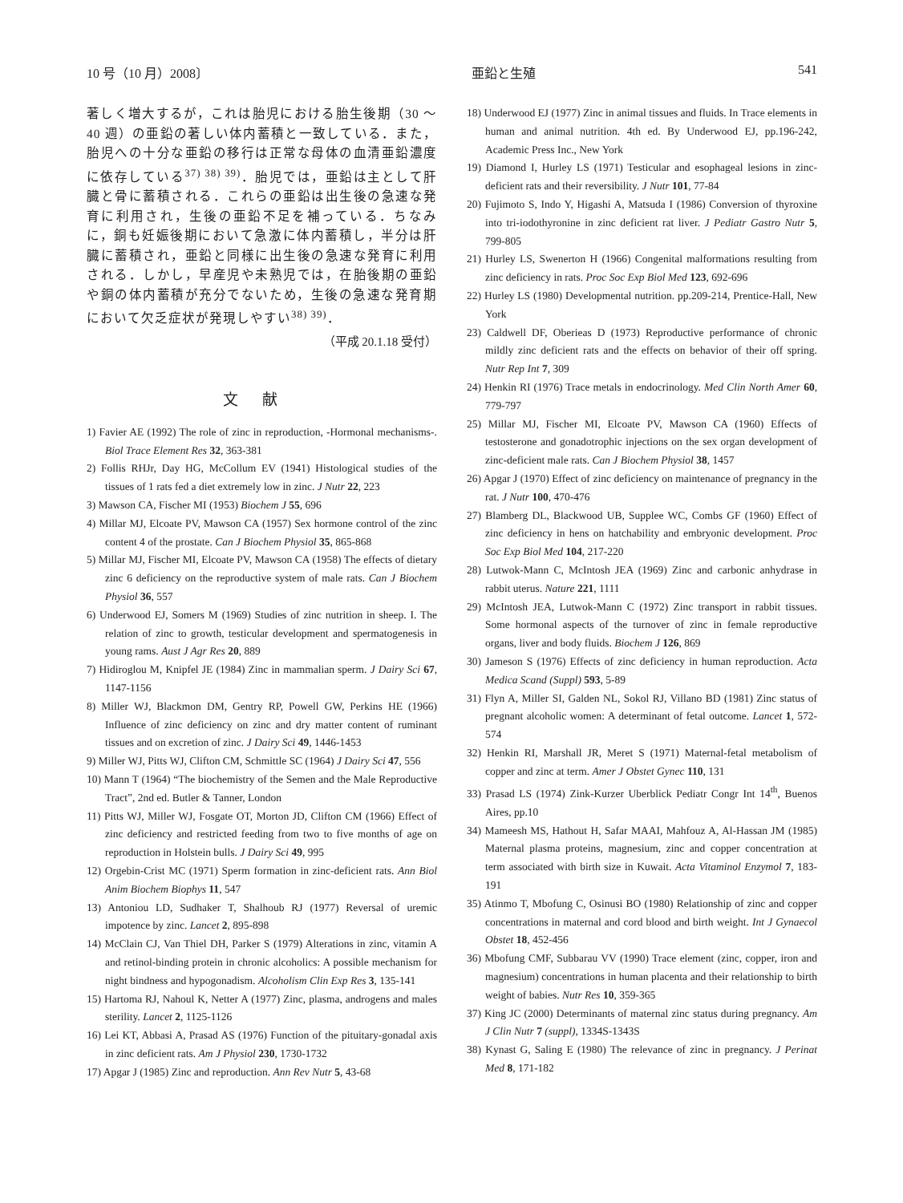10 号（10 月）2008〕 亜鉛と生殖 541
著しく増大するが，これは胎児における胎生後期（30 〜 40 週）の亜鉛の著しい体内蓄積と一致している．また，胎児への十分な亜鉛の移行は正常な母体の血清亜鉛濃度に依存している<sup>37) 38) 39)</sup>．胎児では，亜鉛は主として肝臓と骨に蓄積される．これらの亜鉛は出生後の急速な発育に利用され，生後の亜鉛不足を補っている．ちなみに，銅も妊娠後期において急激に体内蓄積し，半分は肝臓に蓄積され，亜鉛と同様に出生後の急速な発育に利用される．しかし，早産児や未熟児では，在胎後期の亜鉛や銅の体内蓄積が充分でないため，生後の急速な発育期において欠乏症状が発現しやすい<sup>38) 39)</sup>．
（平成 20.1.18 受付）
文献
1) Favier AE (1992) The role of zinc in reproduction, -Hormonal mechanisms-. Biol Trace Element Res 32, 363-381
2) Follis RHJr, Day HG, McCollum EV (1941) Histological studies of the tissues of 1 rats fed a diet extremely low in zinc. J Nutr 22, 223
3) Mawson CA, Fischer MI (1953) Biochem J 55, 696
4) Millar MJ, Elcoate PV, Mawson CA (1957) Sex hormone control of the zinc content 4 of the prostate. Can J Biochem Physiol 35, 865-868
5) Millar MJ, Fischer MI, Elcoate PV, Mawson CA (1958) The effects of dietary zinc 6 deficiency on the reproductive system of male rats. Can J Biochem Physiol 36, 557
6) Underwood EJ, Somers M (1969) Studies of zinc nutrition in sheep. I. The relation of zinc to growth, testicular development and spermatogenesis in young rams. Aust J Agr Res 20, 889
7) Hidiroglou M, Knipfel JE (1984) Zinc in mammalian sperm. J Dairy Sci 67, 1147-1156
8) Miller WJ, Blackmon DM, Gentry RP, Powell GW, Perkins HE (1966) Influence of zinc deficiency on zinc and dry matter content of ruminant tissues and on excretion of zinc. J Dairy Sci 49, 1446-1453
9) Miller WJ, Pitts WJ, Clifton CM, Schmittle SC (1964) J Dairy Sci 47, 556
10) Mann T (1964) “The biochemistry of the Semen and the Male Reproductive Tract”, 2nd ed. Butler & Tanner, London
11) Pitts WJ, Miller WJ, Fosgate OT, Morton JD, Clifton CM (1966) Effect of zinc deficiency and restricted feeding from two to five months of age on reproduction in Holstein bulls. J Dairy Sci 49, 995
12) Orgebin-Crist MC (1971) Sperm formation in zinc-deficient rats. Ann Biol Anim Biochem Biophys 11, 547
13) Antoniou LD, Sudhaker T, Shalhoub RJ (1977) Reversal of uremic impotence by zinc. Lancet 2, 895-898
14) McClain CJ, Van Thiel DH, Parker S (1979) Alterations in zinc, vitamin A and retinol-binding protein in chronic alcoholics: A possible mechanism for night bindness and hypogonadism. Alcoholism Clin Exp Res 3, 135-141
15) Hartoma RJ, Nahoul K, Netter A (1977) Zinc, plasma, androgens and males sterility. Lancet 2, 1125-1126
16) Lei KT, Abbasi A, Prasad AS (1976) Function of the pituitary-gonadal axis in zinc deficient rats. Am J Physiol 230, 1730-1732
17) Apgar J (1985) Zinc and reproduction. Ann Rev Nutr 5, 43-68
18) Underwood EJ (1977) Zinc in animal tissues and fluids. In Trace elements in human and animal nutrition. 4th ed. By Underwood EJ, pp.196-242, Academic Press Inc., New York
19) Diamond I, Hurley LS (1971) Testicular and esophageal lesions in zinc-deficient rats and their reversibility. J Nutr 101, 77-84
20) Fujimoto S, Indo Y, Higashi A, Matsuda I (1986) Conversion of thyroxine into tri-iodothyronine in zinc deficient rat liver. J Pediatr Gastro Nutr 5, 799-805
21) Hurley LS, Swenerton H (1966) Congenital malformations resulting from zinc deficiency in rats. Proc Soc Exp Biol Med 123, 692-696
22) Hurley LS (1980) Developmental nutrition. pp.209-214, Prentice-Hall, New York
23) Caldwell DF, Oberieas D (1973) Reproductive performance of chronic mildly zinc deficient rats and the effects on behavior of their off spring. Nutr Rep Int 7, 309
24) Henkin RI (1976) Trace metals in endocrinology. Med Clin North Amer 60, 779-797
25) Millar MJ, Fischer MI, Elcoate PV, Mawson CA (1960) Effects of testosterone and gonadotrophic injections on the sex organ development of zinc-deficient male rats. Can J Biochem Physiol 38, 1457
26) Apgar J (1970) Effect of zinc deficiency on maintenance of pregnancy in the rat. J Nutr 100, 470-476
27) Blamberg DL, Blackwood UB, Supplee WC, Combs GF (1960) Effect of zinc deficiency in hens on hatchability and embryonic development. Proc Soc Exp Biol Med 104, 217-220
28) Lutwok-Mann C, McIntosh JEA (1969) Zinc and carbonic anhydrase in rabbit uterus. Nature 221, 1111
29) McIntosh JEA, Lutwok-Mann C (1972) Zinc transport in rabbit tissues. Some hormonal aspects of the turnover of zinc in female reproductive organs, liver and body fluids. Biochem J 126, 869
30) Jameson S (1976) Effects of zinc deficiency in human reproduction. Acta Medica Scand (Suppl) 593, 5-89
31) Flyn A, Miller SI, Galden NL, Sokol RJ, Villano BD (1981) Zinc status of pregnant alcoholic women: A determinant of fetal outcome. Lancet 1, 572-574
32) Henkin RI, Marshall JR, Meret S (1971) Maternal-fetal metabolism of copper and zinc at term. Amer J Obstet Gynec 110, 131
33) Prasad LS (1974) Zink-Kurzer Uberblick Pediatr Congr Int 14<sup>th</sup>, Buenos Aires, pp.10
34) Mameesh MS, Hathout H, Safar MAAI, Mahfouz A, Al-Hassan JM (1985) Maternal plasma proteins, magnesium, zinc and copper concentration at term associated with birth size in Kuwait. Acta Vitaminol Enzymol 7, 183-191
35) Atinmo T, Mbofung C, Osinusi BO (1980) Relationship of zinc and copper concentrations in maternal and cord blood and birth weight. Int J Gynaecol Obstet 18, 452-456
36) Mbofung CMF, Subbarau VV (1990) Trace element (zinc, copper, iron and magnesium) concentrations in human placenta and their relationship to birth weight of babies. Nutr Res 10, 359-365
37) King JC (2000) Determinants of maternal zinc status during pregnancy. Am J Clin Nutr 7 (suppl), 1334S-1343S
38) Kynast G, Saling E (1980) The relevance of zinc in pregnancy. J Perinat Med 8, 171-182